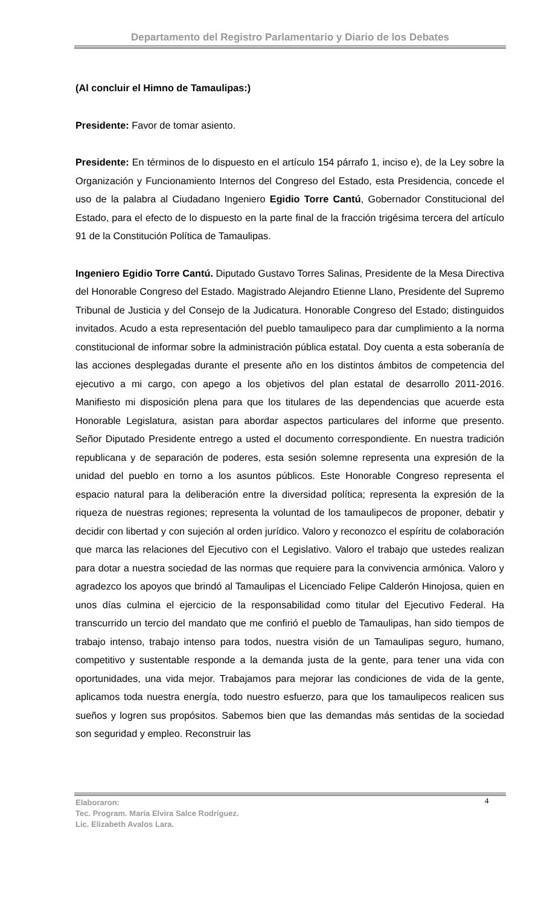Departamento del Registro Parlamentario y Diario de los Debates
(Al concluir el Himno de Tamaulipas:)
Presidente: Favor de tomar asiento.
Presidente: En términos de lo dispuesto en el artículo 154 párrafo 1, inciso e), de la Ley sobre la Organización y Funcionamiento Internos del Congreso del Estado, esta Presidencia, concede el uso de la palabra al Ciudadano Ingeniero Egidio Torre Cantú, Gobernador Constitucional del Estado, para el efecto de lo dispuesto en la parte final de la fracción trigésima tercera del artículo 91 de la Constitución Política de Tamaulipas.
Ingeniero Egidio Torre Cantú. Diputado Gustavo Torres Salinas, Presidente de la Mesa Directiva del Honorable Congreso del Estado. Magistrado Alejandro Etienne Llano, Presidente del Supremo Tribunal de Justicia y del Consejo de la Judicatura. Honorable Congreso del Estado; distinguidos invitados. Acudo a esta representación del pueblo tamaulipeco para dar cumplimiento a la norma constitucional de informar sobre la administración pública estatal. Doy cuenta a esta soberanía de las acciones desplegadas durante el presente año en los distintos ámbitos de competencia del ejecutivo a mi cargo, con apego a los objetivos del plan estatal de desarrollo 2011-2016. Manifiesto mi disposición plena para que los titulares de las dependencias que acuerde esta Honorable Legislatura, asistan para abordar aspectos particulares del informe que presento. Señor Diputado Presidente entrego a usted el documento correspondiente. En nuestra tradición republicana y de separación de poderes, esta sesión solemne representa una expresión de la unidad del pueblo en torno a los asuntos públicos. Este Honorable Congreso representa el espacio natural para la deliberación entre la diversidad política; representa la expresión de la riqueza de nuestras regiones; representa la voluntad de los tamaulipecos de proponer, debatir y decidir con libertad y con sujeción al orden jurídico. Valoro y reconozco el espíritu de colaboración que marca las relaciones del Ejecutivo con el Legislativo. Valoro el trabajo que ustedes realizan para dotar a nuestra sociedad de las normas que requiere para la convivencia armónica. Valoro y agradezco los apoyos que brindó al Tamaulipas el Licenciado Felipe Calderón Hinojosa, quien en unos días culmina el ejercicio de la responsabilidad como titular del Ejecutivo Federal. Ha transcurrido un tercio del mandato que me confirió el pueblo de Tamaulipas, han sido tiempos de trabajo intenso, trabajo intenso para todos, nuestra visión de un Tamaulipas seguro, humano, competitivo y sustentable responde a la demanda justa de la gente, para tener una vida con oportunidades, una vida mejor. Trabajamos para mejorar las condiciones de vida de la gente, aplicamos toda nuestra energía, todo nuestro esfuerzo, para que los tamaulipecos realicen sus sueños y logren sus propósitos. Sabemos bien que las demandas más sentidas de la sociedad son seguridad y empleo. Reconstruir las
Elaboraron:
Tec. Program. María Elvira Salce Rodríguez.
Lic. Elizabeth Avalos Lara.
4